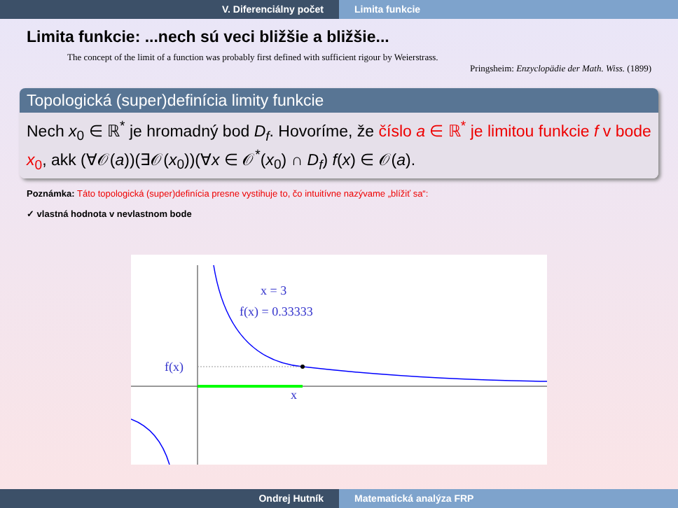V. Diferenciálny počet Limita funkcie
Limita funkcie: ...nech sú veci bližšie a bližšie...
The concept of the limit of a function was probably first defined with sufficient rigour by Weierstrass.
Pringsheim: Enzyclopädie der Math. Wiss. (1899)
Topologická (super)definícia limity funkcie
Nech x<sub>0</sub> ∈ ℝ<sup>*</sup> je hromadný bod D<sub>f</sub>. Hovoríme, že číslo a ∈ ℝ<sup>*</sup> je limitou funkcie f v bode x<sub>0</sub>, akk (∀𝒪(a))(∃𝒪(x<sub>0</sub>))(∀x ∈ 𝒪<sup>*</sup>(x<sub>0</sub>) ∩ D<sub>f</sub>) f(x) ∈ 𝒪(a).
Poznámka: Táto topologická (super)definícia presne vystihuje to, čo intuitívne nazývame „blížiť sa“:
✓ vlastná hodnota v nevlastnom bode
x = 3
f(x) = 0.33333
f(x)
x
Ondrej Hutník Matematická analýza FRP